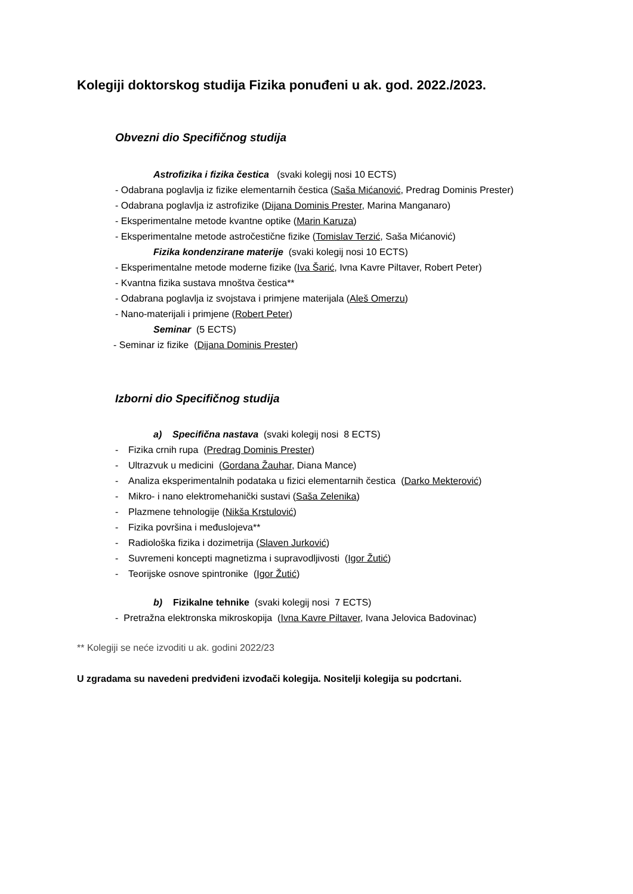Kolegiji doktorskog studija Fizika ponuđeni u ak. god. 2022./2023.
Obvezni dio Specifičnog studija
Astrofizika i fizika čestica (svaki kolegij nosi 10 ECTS)
- Odabrana poglavlja iz fizike elementarnih čestica (Saša Mićanović, Predrag Dominis Prester)
- Odabrana poglavlja iz astrofizike (Dijana Dominis Prester, Marina Manganaro)
- Eksperimentalne metode kvantne optike (Marin Karuza)
- Eksperimentalne metode astročestične fizike (Tomislav Terzić, Saša Mićanović)
Fizika kondenzirane materije (svaki kolegij nosi 10 ECTS)
- Eksperimentalne metode moderne fizike (Iva Šarić, Ivna Kavre Piltaver, Robert Peter)
- Kvantna fizika sustava mnoštva čestica**
- Odabrana poglavlja iz svojstava i primjene materijala (Aleš Omerzu)
- Nano-materijali i primjene (Robert Peter)
Seminar (5 ECTS)
- Seminar iz fizike (Dijana Dominis Prester)
Izborni dio Specifičnog studija
a) Specifična nastava (svaki kolegij nosi 8 ECTS)
- Fizika crnih rupa (Predrag Dominis Prester)
- Ultrazvuk u medicini (Gordana Žauhar, Diana Mance)
- Analiza eksperimentalnih podataka u fizici elementarnih čestica (Darko Mekterović)
- Mikro- i nano elektromehanički sustavi (Saša Zelenika)
- Plazmene tehnologije (Nikša Krstulović)
- Fizika površina i međuslojeva**
- Radiološka fizika i dozimetrija (Slaven Jurković)
- Suvremeni koncepti magnetizma i supravodljivosti (Igor Žutić)
- Teorijske osnove spintronike (Igor Žutić)
b) Fizikalne tehnike (svaki kolegij nosi 7 ECTS)
- Pretražna elektronska mikroskopija (Ivna Kavre Piltaver, Ivana Jelovica Badovinac)
** Kolegiji se neće izvoditi u ak. godini 2022/23
U zgradama su navedeni predviđeni izvođači kolegija. Nositelji kolegija su podcrtani.